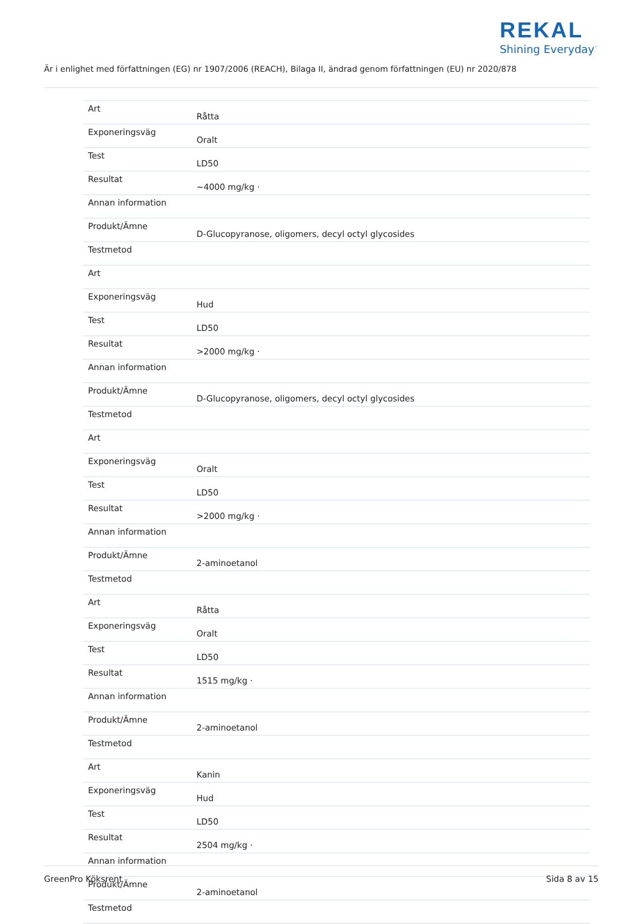REKAL
Shining Everyday<sup>™</sup>
Är i enlighet med författningen (EG) nr 1907/2006 (REACH), Bilaga II, ändrad genom författningen (EU) nr 2020/878
| Art | Råtta |
| Exponeringsväg | Oralt |
| Test | LD50 |
| Resultat | ~4000 mg/kg · |
| Annan information | |
| Produkt/Ämne | D-Glucopyranose, oligomers, decyl octyl glycosides |
| Testmetod | |
| Art | |
| Exponeringsväg | Hud |
| Test | LD50 |
| Resultat | >2000 mg/kg · |
| Annan information | |
| Produkt/Ämne | D-Glucopyranose, oligomers, decyl octyl glycosides |
| Testmetod | |
| Art | |
| Exponeringsväg | Oralt |
| Test | LD50 |
| Resultat | >2000 mg/kg · |
| Annan information | |
| Produkt/Ämne | 2-aminoetanol |
| Testmetod | |
| Art | Råtta |
| Exponeringsväg | Oralt |
| Test | LD50 |
| Resultat | 1515 mg/kg · |
| Annan information | |
| Produkt/Ämne | 2-aminoetanol |
| Testmetod | |
| Art | Kanin |
| Exponeringsväg | Hud |
| Test | LD50 |
| Resultat | 2504 mg/kg · |
| Annan information | |
| Produkt/Ämne | 2-aminoetanol |
| Testmetod | |
GreenPro Köksrent Sida 8 av 15